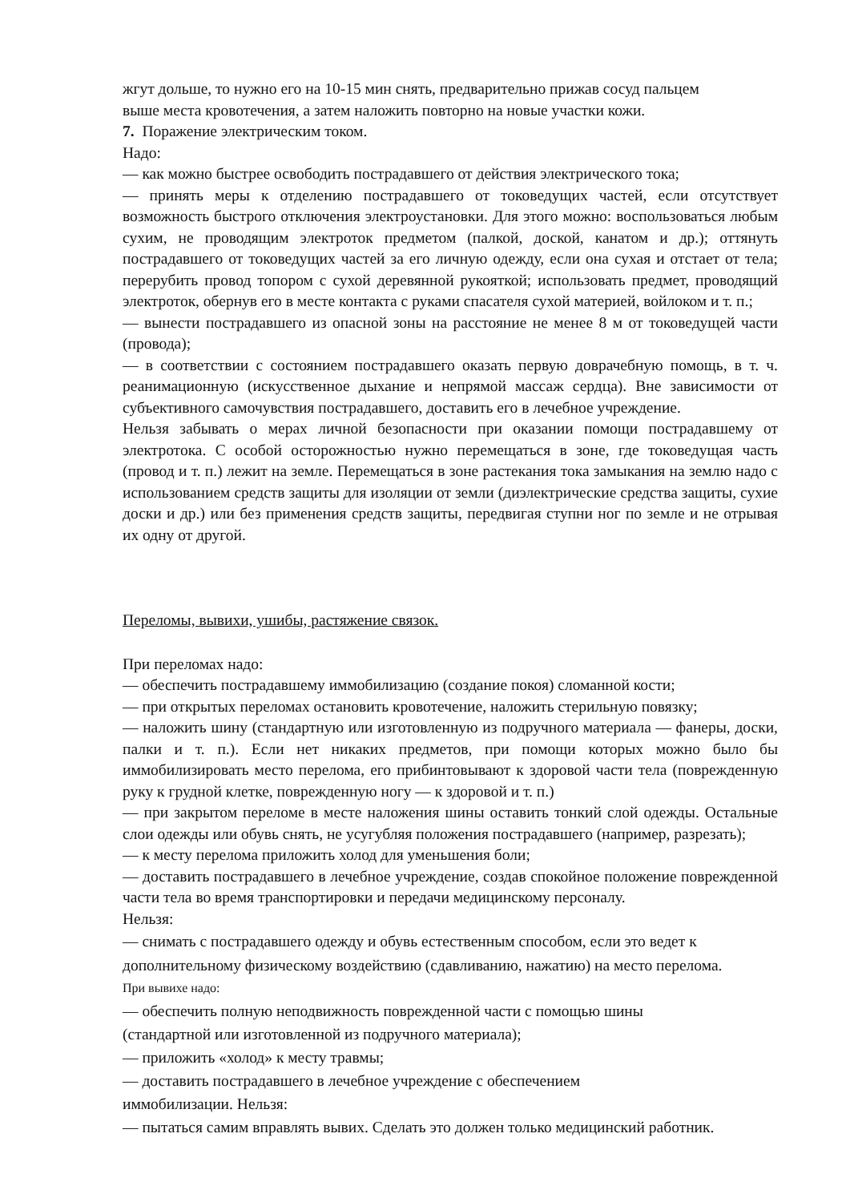жгут дольше, то нужно его на 10-15 мин снять, предварительно прижав сосуд пальцем
выше места кровотечения, а затем наложить повторно на новые участки кожи.
7. Поражение электрическим током.
Надо:
— как можно быстрее освободить пострадавшего от действия электрического тока;
— принять меры к отделению пострадавшего от токоведущих частей, если отсутствует возможность быстрого отключения электроустановки. Для этого можно: воспользоваться любым сухим, не проводящим электроток предметом (палкой, доской, канатом и др.); оттянуть пострадавшего от токоведущих частей за его личную одежду, если она сухая и отстает от тела; перерубить провод топором с сухой деревянной рукояткой; использовать предмет, проводящий электроток, обернув его в месте контакта с руками спасателя сухой материей, войлоком и т. п.;
— вынести пострадавшего из опасной зоны на расстояние не менее 8 м от токоведущей части (провода);
— в соответствии с состоянием пострадавшего оказать первую доврачебную помощь, в т. ч. реанимационную (искусственное дыхание и непрямой массаж сердца). Вне зависимости от субъективного самочувствия пострадавшего, доставить его в лечебное учреждение.
Нельзя забывать о мерах личной безопасности при оказании помощи пострадавшему от электротока. С особой осторожностью нужно перемещаться в зоне, где токоведущая часть (провод и т. п.) лежит на земле. Перемещаться в зоне растекания тока замыкания на землю надо с использованием средств защиты для изоляции от земли (диэлектрические средства защиты, сухие доски и др.) или без применения средств защиты, передвигая ступни ног по земле и не отрывая их одну от другой.
Переломы, вывихи, ушибы, растяжение связок.
При переломах надо:
— обеспечить пострадавшему иммобилизацию (создание покоя) сломанной кости;
— при открытых переломах остановить кровотечение, наложить стерильную повязку;
— наложить шину (стандартную или изготовленную из подручного материала — фанеры, доски, палки и т. п.). Если нет никаких предметов, при помощи которых можно было бы иммобилизировать место перелома, его прибинтовывают к здоровой части тела (поврежденную руку к грудной клетке, поврежденную ногу — к здоровой и т. п.)
— при закрытом переломе в месте наложения шины оставить тонкий слой одежды. Остальные слои одежды или обувь снять, не усугубляя положения пострадавшего (например, разрезать);
— к месту перелома приложить холод для уменьшения боли;
— доставить пострадавшего в лечебное учреждение, создав спокойное положение поврежденной части тела во время транспортировки и передачи медицинскому персоналу.
Нельзя:
— снимать с пострадавшего одежду и обувь естественным способом, если это ведет к
дополнительному физическому воздействию (сдавливанию, нажатию) на место перелома.
При вывихе надо:
— обеспечить полную неподвижность поврежденной части с помощью шины
(стандартной или изготовленной из подручного материала);
— приложить «холод» к месту травмы;
— доставить пострадавшего в лечебное учреждение с обеспечением
иммобилизации. Нельзя:
— пытаться самим вправлять вывих. Сделать это должен только медицинский работник.